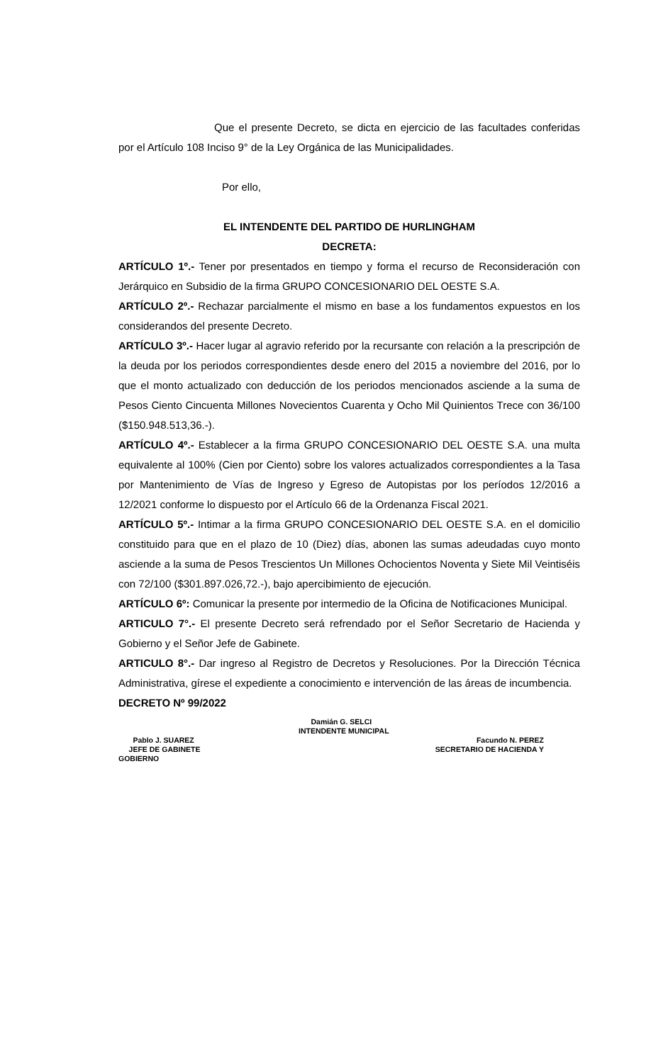Que el presente Decreto, se dicta en ejercicio de las facultades conferidas por el Artículo 108 Inciso 9° de la Ley Orgánica de las Municipalidades.
Por ello,
EL INTENDENTE DEL PARTIDO DE HURLINGHAM
DECRETA:
ARTÍCULO 1º.- Tener por presentados en tiempo y forma el recurso de Reconsideración con Jerárquico en Subsidio de la firma GRUPO CONCESIONARIO DEL OESTE S.A.
ARTÍCULO 2º.- Rechazar parcialmente el mismo en base a los fundamentos expuestos en los considerandos del presente Decreto.
ARTÍCULO 3º.- Hacer lugar al agravio referido por la recursante con relación a la prescripción de la deuda por los periodos correspondientes desde enero del 2015 a noviembre del 2016, por lo que el monto actualizado con deducción de los periodos mencionados asciende a la suma de Pesos Ciento Cincuenta Millones Novecientos Cuarenta y Ocho Mil Quinientos Trece con 36/100 ($150.948.513,36.-).
ARTÍCULO 4º.- Establecer a la firma GRUPO CONCESIONARIO DEL OESTE S.A. una multa equivalente al 100% (Cien por Ciento) sobre los valores actualizados correspondientes a la Tasa por Mantenimiento de Vías de Ingreso y Egreso de Autopistas por los períodos 12/2016 a 12/2021 conforme lo dispuesto por el Artículo 66 de la Ordenanza Fiscal 2021.
ARTÍCULO 5º.- Intimar a la firma GRUPO CONCESIONARIO DEL OESTE S.A. en el domicilio constituido para que en el plazo de 10 (Diez) días, abonen las sumas adeudadas cuyo monto asciende a la suma de Pesos Trescientos Un Millones Ochocientos Noventa y Siete Mil Veintiséis con 72/100 ($301.897.026,72.-), bajo apercibimiento de ejecución.
ARTÍCULO 6º: Comunicar la presente por intermedio de la Oficina de Notificaciones Municipal.
ARTICULO 7°.- El presente Decreto será refrendado por el Señor Secretario de Hacienda y Gobierno y el Señor Jefe de Gabinete.
ARTICULO 8°.- Dar ingreso al Registro de Decretos y Resoluciones. Por la Dirección Técnica Administrativa, gírese el expediente a conocimiento e intervención de las áreas de incumbencia.
DECRETO Nº 99/2022
Damián G. SELCI
INTENDENTE MUNICIPAL
Pablo J. SUAREZ
JEFE DE GABINETE
Facundo N. PEREZ
SECRETARIO DE HACIENDA Y
GOBIERNO